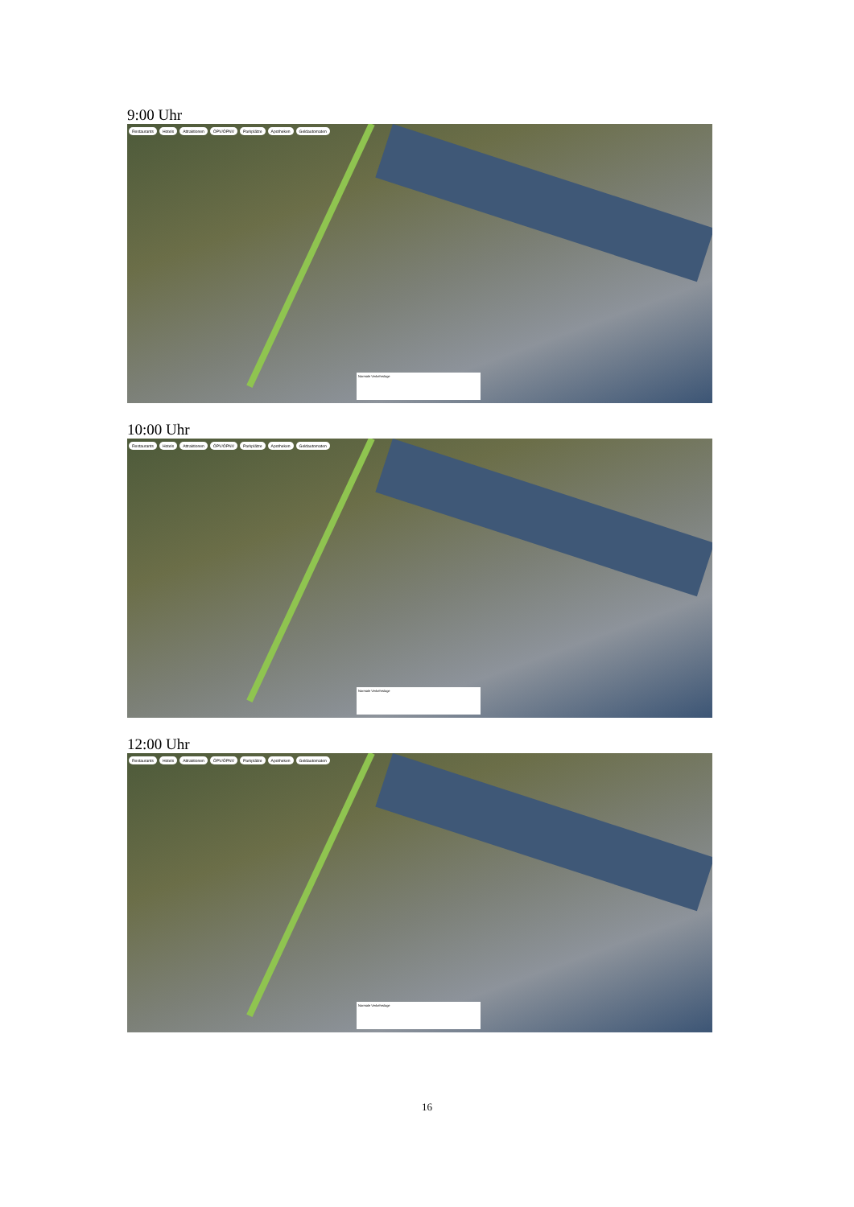9:00 Uhr
Restaurants Hotels Attraktionen ÖPV/ÖPNV Parkplätze Apotheken Geldautomaten
Normale Verkehrslage
10:00 Uhr
Restaurants Hotels Attraktionen ÖPV/ÖPNV Parkplätze Apotheken Geldautomaten
Normale Verkehrslage
12:00 Uhr
Restaurants Hotels Attraktionen ÖPV/ÖPNV Parkplätze Apotheken Geldautomaten
Normale Verkehrslage
16